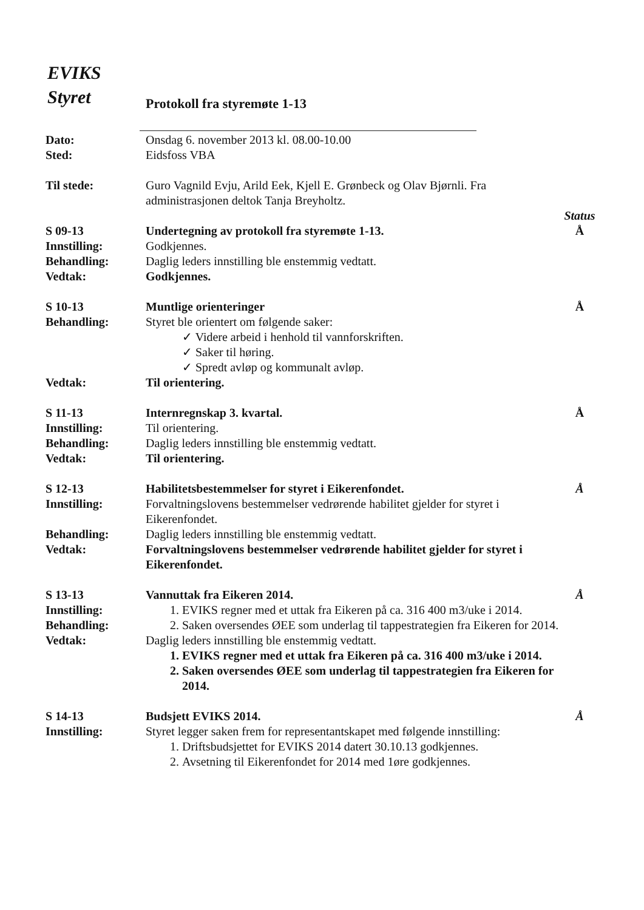EVIKS
Styret
Protokoll fra styremøte 1-13
Dato:
Sted:
Onsdag 6. november 2013 kl. 08.00-10.00
Eidsfoss VBA
Til stede: Guro Vagnild Evju, Arild Eek, Kjell E. Grønbeck og Olav Bjørnli. Fra administrasjonen deltok Tanja Breyholtz.
Status
S 09-13
Innstilling:
Behandling:
Vedtak:
Undertegning av protokoll fra styremøte 1-13.
Godkjennes.
Daglig leders innstilling ble enstemmig vedtatt.
Godkjennes.
Å
S 10-13
Behandling:
Muntlige orienteringer
Styret ble orientert om følgende saker:
✓ Videre arbeid i henhold til vannforskriften.
✓ Saker til høring.
✓ Spredt avløp og kommunalt avløp.
Å
Vedtak: Til orientering.
S 11-13
Innstilling:
Behandling:
Vedtak:
Internregnskap 3. kvartal.
Til orientering.
Daglig leders innstilling ble enstemmig vedtatt.
Til orientering.
Å
S 12-13
Innstilling:
Behandling:
Vedtak:
Habilitetsbestemmelser for styret i Eikerenfondet.
Forvaltningslovens bestemmelser vedrørende habilitet gjelder for styret i Eikerenfondet.
Daglig leders innstilling ble enstemmig vedtatt.
Forvaltningslovens bestemmelser vedrørende habilitet gjelder for styret i Eikerenfondet.
Å
S 13-13
Innstilling:
Behandling:
Vedtak:
Vannuttak fra Eikeren 2014.
1. EVIKS regner med et uttak fra Eikeren på ca. 316 400 m3/uke i 2014.
2. Saken oversendes ØEE som underlag til tappestrategien fra Eikeren for 2014.
Daglig leders innstilling ble enstemmig vedtatt.
1. EVIKS regner med et uttak fra Eikeren på ca. 316 400 m3/uke i 2014.
2. Saken oversendes ØEE som underlag til tappestrategien fra Eikeren for 2014.
Å
S 14-13
Innstilling:
Budsjett EVIKS 2014.
Styret legger saken frem for representantskapet med følgende innstilling:
1. Driftsbudsjettet for EVIKS 2014 datert 30.10.13 godkjennes.
2. Avsetning til Eikerenfondet for 2014 med 1øre godkjennes.
Å